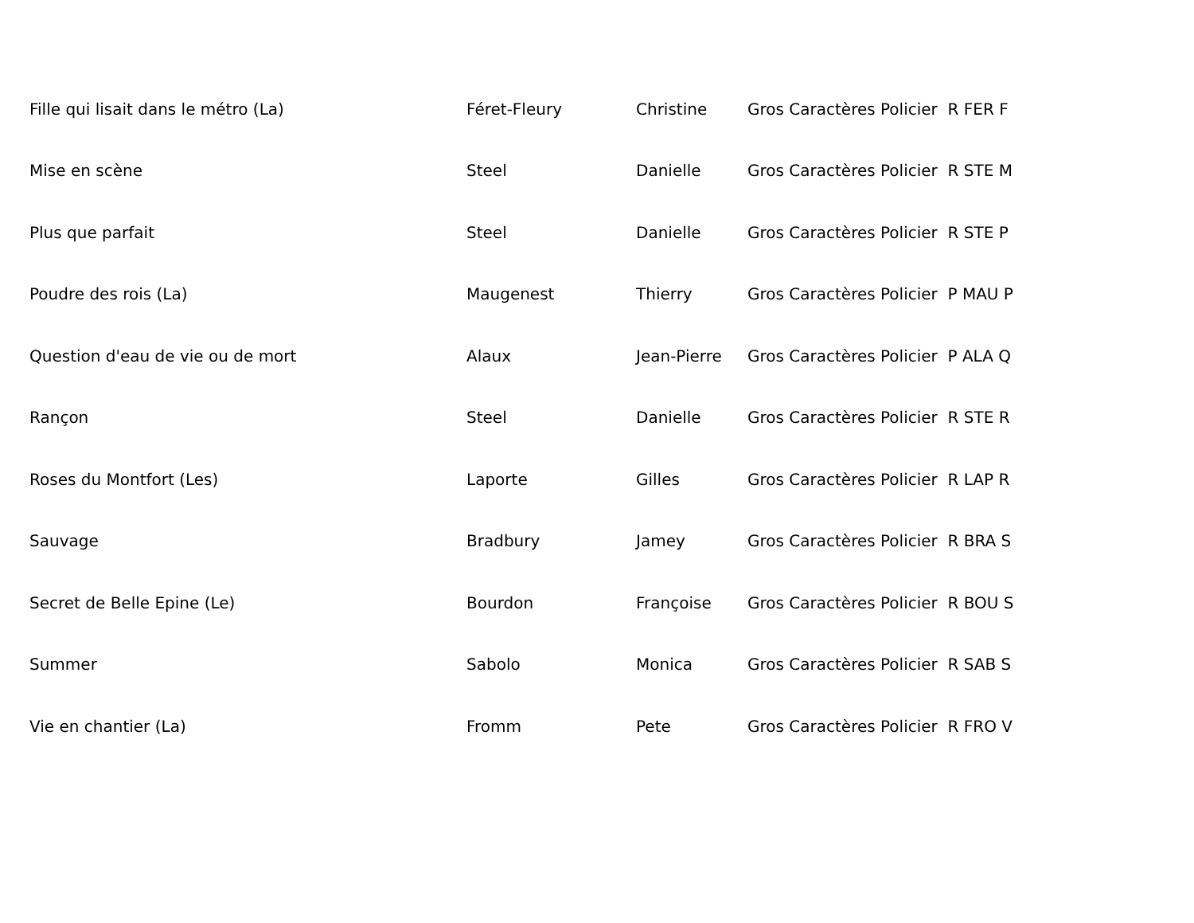| Fille qui lisait dans le métro (La) | Féret-Fleury | Christine | Gros Caractères Policier R FER F |
| Mise en scène | Steel | Danielle | Gros Caractères Policier R STE M |
| Plus que parfait | Steel | Danielle | Gros Caractères Policier R STE P |
| Poudre des rois (La) | Maugenest | Thierry | Gros Caractères Policier P MAU P |
| Question d'eau de vie ou de mort | Alaux | Jean-Pierre | Gros Caractères Policier P ALA Q |
| Rançon | Steel | Danielle | Gros Caractères Policier R STE R |
| Roses du Montfort (Les) | Laporte | Gilles | Gros Caractères Policier R LAP R |
| Sauvage | Bradbury | Jamey | Gros Caractères Policier R BRA S |
| Secret de Belle Epine (Le) | Bourdon | Françoise | Gros Caractères Policier R BOU S |
| Summer | Sabolo | Monica | Gros Caractères Policier R SAB S |
| Vie en chantier (La) | Fromm | Pete | Gros Caractères Policier R FRO V |